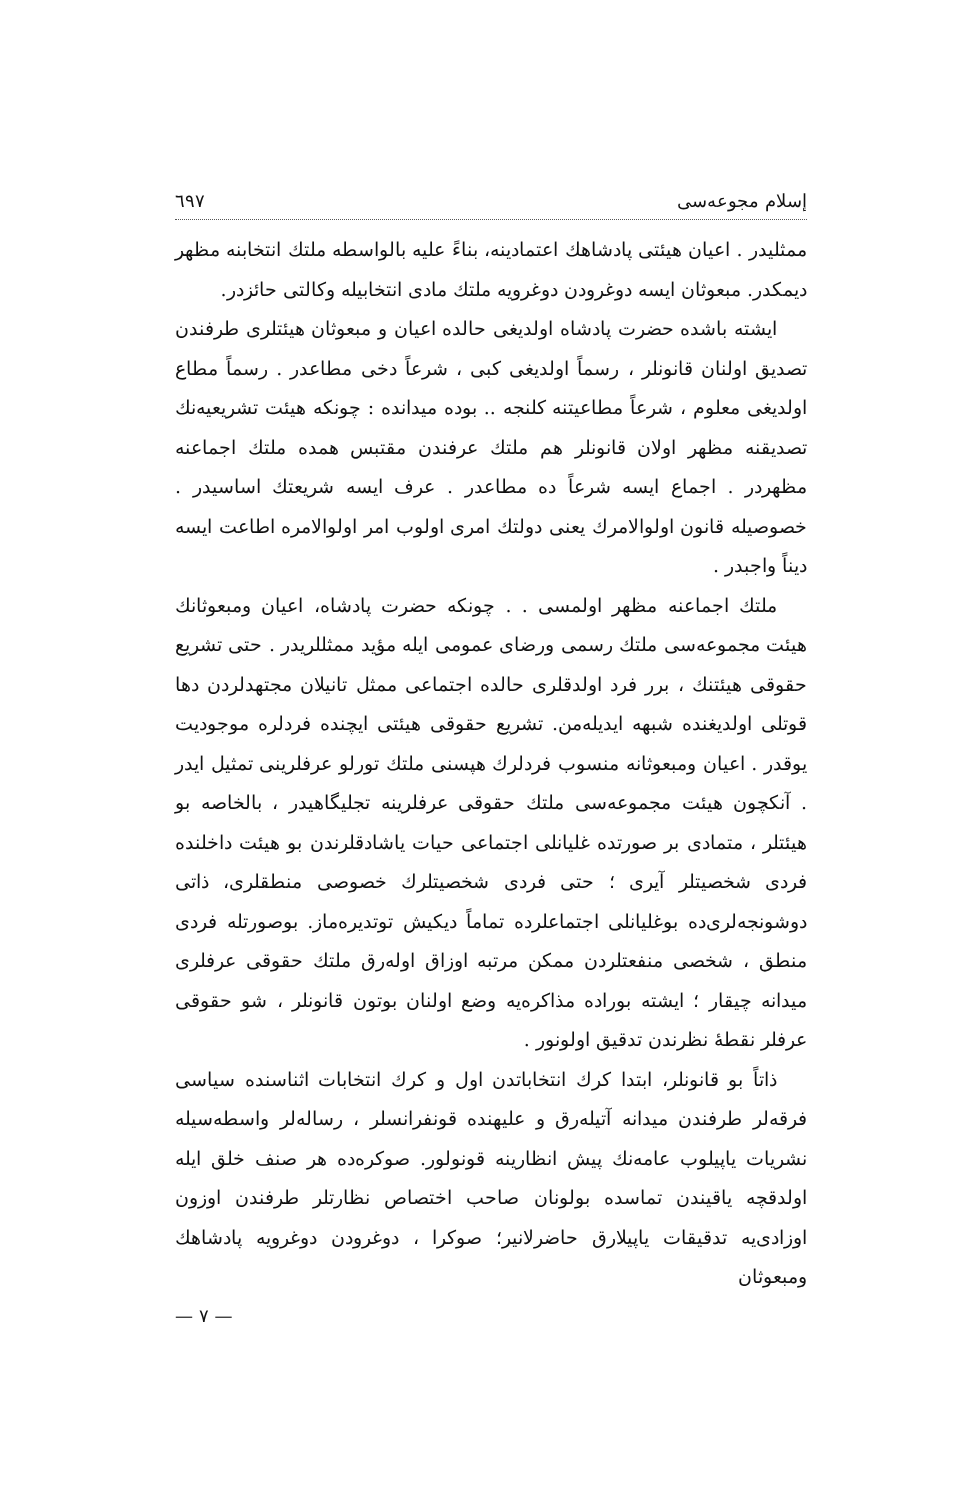إسلام مجوعه‌سی ٦٩٧
ممثلیدر . اعیان هیئتی پادشاهك اعتمادینه، بناءً علیه بالواسطه ملتك انتخابنه مظهر دیمکدر. مبعوثان ایسه دوغرودن دوغرویه ملتك مادی انتخابیله وکالتی حائزدر.
ایشته باشده حضرت پادشاه اولدیغی حالده اعیان و مبعوثان هیئتلری طرفندن تصدیق اولنان قانونلر ، رسماً اولدیغی کبی ، شرعاً دخی مطاعدر . رسماً مطاع اولدیغی معلوم ، شرعاً مطاعیتنه کلنجه .. بوده میدانده : چونکه هیئت تشریعیه‌نك تصدیقنه مظهر اولان قانونلر هم ملتك عرفندن مقتبس همده ملتك اجماعنه مظهردر . اجماع ایسه شرعاً ده مطاعدر . عرف ایسه شریعتك اساسیدر . خصوصیله قانون اولوالامرك یعنی دولتك امری اولوب امر اولوالامره اطاعت ایسه دیناً واجبدر .
ملتك اجماعنه مظهر اولمسی . . چونکه حضرت پادشاه، اعیان ومبعوثانك هیئت مجموعه‌سی ملتك رسمی ورضای عمومی ایله مؤید ممثللریدر . حتی تشریع حقوقی هیئتنك ، برر فرد اولدقلری حالده اجتماعی ممثل تانیلان مجتهدلردن دها قوتلی اولدیغنده شبهه ایدیله‌من. تشریع حقوقی هیئتی ایچنده فردلره موجودیت یوقدر . اعیان ومبعوثانه منسوب فردلرك هپسنی ملتك تورلو عرفلرینی تمثیل ایدر . آنکچون هیئت مجموعه‌سی ملتك حقوقی عرفلرینه تجلیگاهیدر ، بالخاصه بو هیئتلر ، متمادی بر صورتده غلیانلی اجتماعی حیات یاشادقلرندن بو هیئت داخلنده فردی شخصیتلر آیری ؛ حتی فردی شخصیتلرك خصوصی منطقلری، ذاتی دوشونجه‌لری‌ده بوغلیانلی اجتماعلرده تماماً دیکیش توتدیره‌ماز. بوصورتله فردی منطق ، شخصی منفعتلردن ممکن مرتبه اوزاق اوله‌رق ملتك حقوقی عرفلری میدانه چیقار ؛ ایشته بورا‌ده مذاکره‌یه وضع اولنان بوتون قانونلر ، شو حقوقی عرفلر نقطهٔ نظرندن تدقیق اولونور .
ذاتاً بو قانونلر، ابتدا کرك انتخاباتدن اول و کرك انتخابات اثناسنده سیاسی فرقه‌لر طرفندن میدانه آتیله‌رق و علیهنده قونفرانسلر ، رساله‌لر واسطه‌سیله نشریات یاپیلوب عامه‌نك پیش انظارینه قونولور. صوکره‌ده هر صنف خلق ایله اولدقچه یاقیندن تماسده بولونان صاحب اختصاص نظارتلر طرفندن اوزون اوزادی‌یه تدقیقات یاپیلارق حاضرلانیر؛ صوکرا ، دوغرودن دوغرویه پادشاهك ومبعوثان
— ٧ —